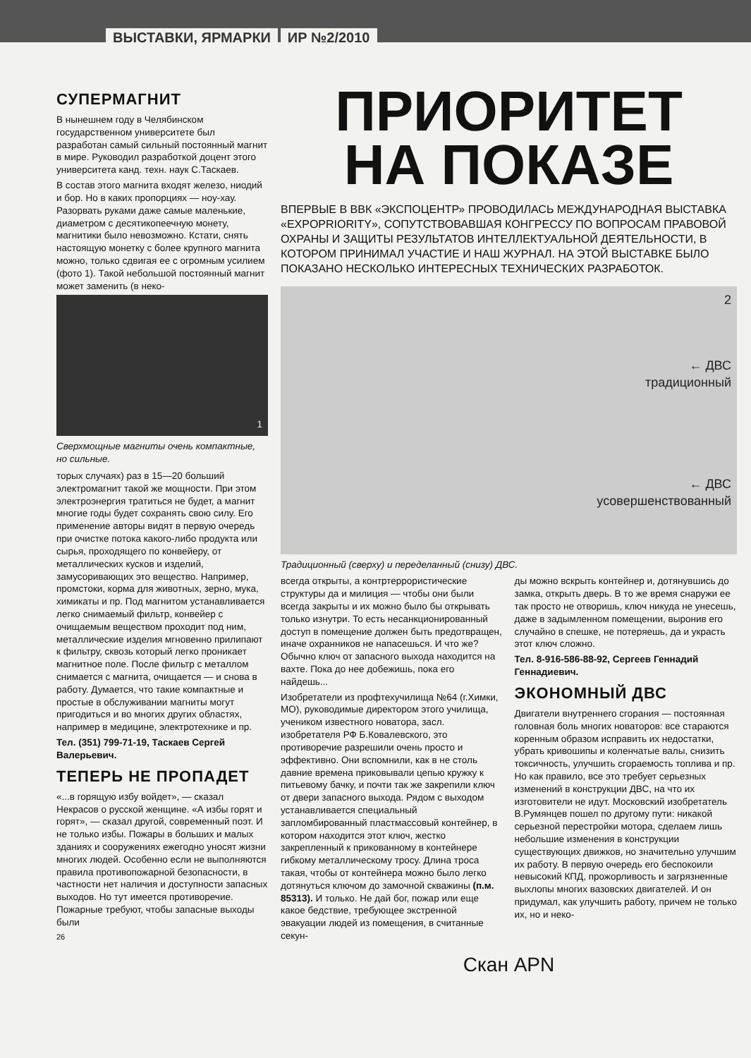ВЫСТАВКИ, ЯРМАРКИ ИР №2/2010
СУПЕРМАГНИТ
В нынешнем году в Челябинском государственном университете был разработан самый сильный постоянный магнит в мире. Руководил разработкой доцент этого университета канд. техн. наук С.Таскаев.
В состав этого магнита входят железо, ниодий и бор. Но в каких пропорциях — ноу-хау. Разорвать руками даже самые маленькие, диаметром с десятикопеечную монету, магнитики было невозможно. Кстати, снять настоящую монетку с более крупного магнита можно, только сдвигая ее с огромным усилием (фото 1). Такой небольшой постоянный магнит может заменить (в неко-
1
Сверхмощные магниты очень компактные, но сильные.
торых случаях) раз в 15—20 больший электромагнит такой же мощности. При этом электроэнергия тратиться не будет, а магнит многие годы будет сохранять свою силу. Его применение авторы видят в первую очередь при очистке потока какого-либо продукта или сырья, проходящего по конвейеру, от металлических кусков и изделий, замусоривающих это вещество. Например, промстоки, корма для животных, зерно, мука, химикаты и пр. Под магнитом устанавливается легко снимаемый фильтр, конвейер с очищаемым веществом проходит под ним, металлические изделия мгновенно прилипают к фильтру, сквозь который легко проникает магнитное поле. После фильтр с металлом снимается с магнита, очищается — и снова в работу. Думается, что такие компактные и простые в обслуживании магниты могут пригодиться и во многих других областях, например в медицине, электротехнике и пр.
Тел. (351) 799-71-19, Таскаев Сергей Валерьевич.
ТЕПЕРЬ НЕ ПРОПАДЕТ
«...в горящую избу войдет», — сказал Некрасов о русской женщине. «А избы горят и горят», — сказал другой, современный поэт. И не только избы. Пожары в больших и малых зданиях и сооружениях ежегодно уносят жизни многих людей. Особенно если не выполняются правила противопожарной безопасности, в частности нет наличия и доступности запасных выходов. Но тут имеется противоречие. Пожарные требуют, чтобы запасные выходы были
26
ПРИОРИТЕТ
НА ПОКАЗЕ
ВПЕРВЫЕ В ВВК «ЭКСПОЦЕНТР» ПРОВОДИЛАСЬ МЕЖДУНАРОДНАЯ ВЫСТАВКА «EXPOPRIORITY», СОПУТСТВОВАВШАЯ КОНГРЕССУ ПО ВОПРОСАМ ПРАВОВОЙ ОХРАНЫ И ЗАЩИТЫ РЕЗУЛЬТАТОВ ИНТЕЛЛЕКТУАЛЬНОЙ ДЕЯТЕЛЬНОСТИ, В КОТОРОМ ПРИНИМАЛ УЧАСТИЕ И НАШ ЖУРНАЛ. НА ЭТОЙ ВЫСТАВКЕ БЫЛО ПОКАЗАНО НЕСКОЛЬКО ИНТЕРЕСНЫХ ТЕХНИЧЕСКИХ РАЗРАБОТОК.
2
← ДВС
традиционный
← ДВС
усовершенствованный
Традиционный (сверху) и переделанный (снизу) ДВС.
всегда открыты, а контртеррористические структуры да и милиция — чтобы они были всегда закрыты и их можно было бы открывать только изнутри. То есть несанкционированный доступ в помещение должен быть предотвращен, иначе охранников не напасешься. И что же? Обычно ключ от запасного выхода находится на вахте. Пока до нее добежишь, пока его найдешь...
Изобретатели из профтехучилища №64 (г.Химки, МО), руководимые директором этого училища, учеником известного новатора, засл. изобретателя РФ Б.Ковалевского, это противоречие разрешили очень просто и эффективно. Они вспомнили, как в не столь давние времена приковывали цепью кружку к питьевому бачку, и почти так же закрепили ключ от двери запасного выхода. Рядом с выходом устанавливается специальный запломбированный пластмассовый контейнер, в котором находится этот ключ, жестко закрепленный к прикованному в контейнере гибкому металлическому тросу. Длина троса такая, чтобы от контейнера можно было легко дотянуться ключом до замочной скважины (п.м. 85313). И только. Не дай бог, пожар или еще какое бедствие, требующее экстренной эвакуации людей из помещения, в считанные секун-
ды можно вскрыть контейнер и, дотянувшись до замка, открыть дверь. В то же время снаружи ее так просто не отворишь, ключ никуда не унесешь, даже в задымленном помещении, выронив его случайно в спешке, не потеряешь, да и украсть этот ключ сложно.
Тел. 8-916-586-88-92, Сергеев Геннадий Геннадиевич.
ЭКОНОМНЫЙ ДВС
Двигатели внутреннего сгорания — постоянная головная боль многих новаторов: все стараются коренным образом исправить их недостатки, убрать кривошипы и коленчатые валы, снизить токсичность, улучшить сгораемость топлива и пр. Но как правило, все это требует серьезных изменений в конструкции ДВС, на что их изготовители не идут. Московский изобретатель В.Румянцев пошел по другому пути: никакой серьезной перестройки мотора, сделаем лишь небольшие изменения в конструкции существующих движков, но значительно улучшим их работу. В первую очередь его беспокоили невысокий КПД, прожорливость и загрязненные выхлопы многих вазовских двигателей. И он придумал, как улучшить работу, причем не только их, но и неко-
Скан APN